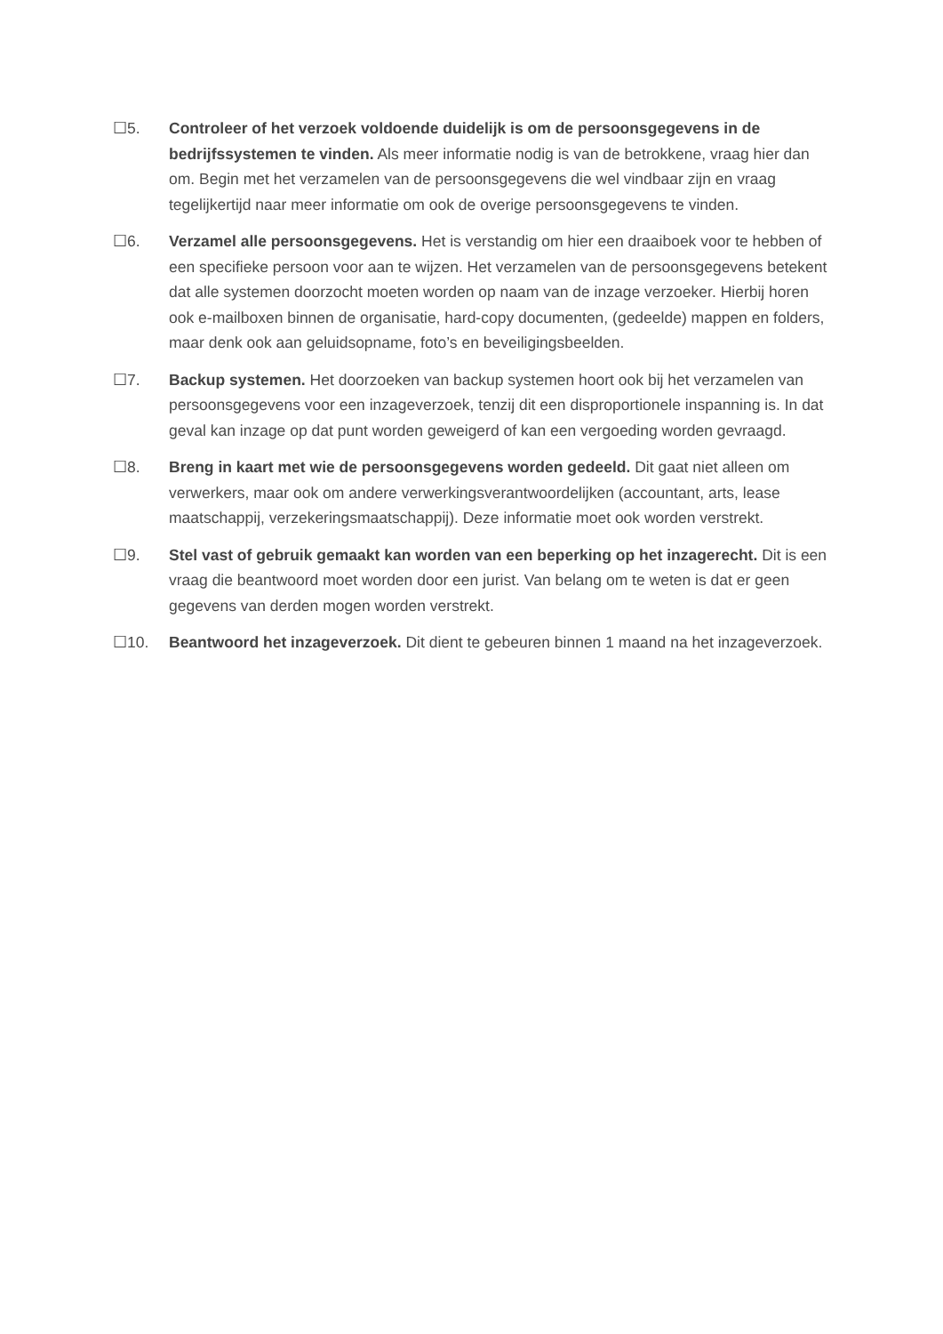☐5. Controleer of het verzoek voldoende duidelijk is om de persoonsgegevens in de bedrijfssystemen te vinden. Als meer informatie nodig is van de betrokkene, vraag hier dan om. Begin met het verzamelen van de persoonsgegevens die wel vindbaar zijn en vraag tegelijkertijd naar meer informatie om ook de overige persoonsgegevens te vinden.
☐6. Verzamel alle persoonsgegevens. Het is verstandig om hier een draaiboek voor te hebben of een specifieke persoon voor aan te wijzen. Het verzamelen van de persoonsgegevens betekent dat alle systemen doorzocht moeten worden op naam van de inzage verzoeker. Hierbij horen ook e-mailboxen binnen de organisatie, hard-copy documenten, (gedeelde) mappen en folders, maar denk ook aan geluidsopname, foto’s en beveiligingsbeelden.
☐7. Backup systemen. Het doorzoeken van backup systemen hoort ook bij het verzamelen van persoonsgegevens voor een inzageverzoek, tenzij dit een disproportionele inspanning is. In dat geval kan inzage op dat punt worden geweigerd of kan een vergoeding worden gevraagd.
☐8. Breng in kaart met wie de persoonsgegevens worden gedeeld. Dit gaat niet alleen om verwerkers, maar ook om andere verwerkingsverantwoordelijken (accountant, arts, lease maatschappij, verzekeringsmaatschappij). Deze informatie moet ook worden verstrekt.
☐9. Stel vast of gebruik gemaakt kan worden van een beperking op het inzagerecht. Dit is een vraag die beantwoord moet worden door een jurist. Van belang om te weten is dat er geen gegevens van derden mogen worden verstrekt.
☐10. Beantwoord het inzageverzoek. Dit dient te gebeuren binnen 1 maand na het inzageverzoek.